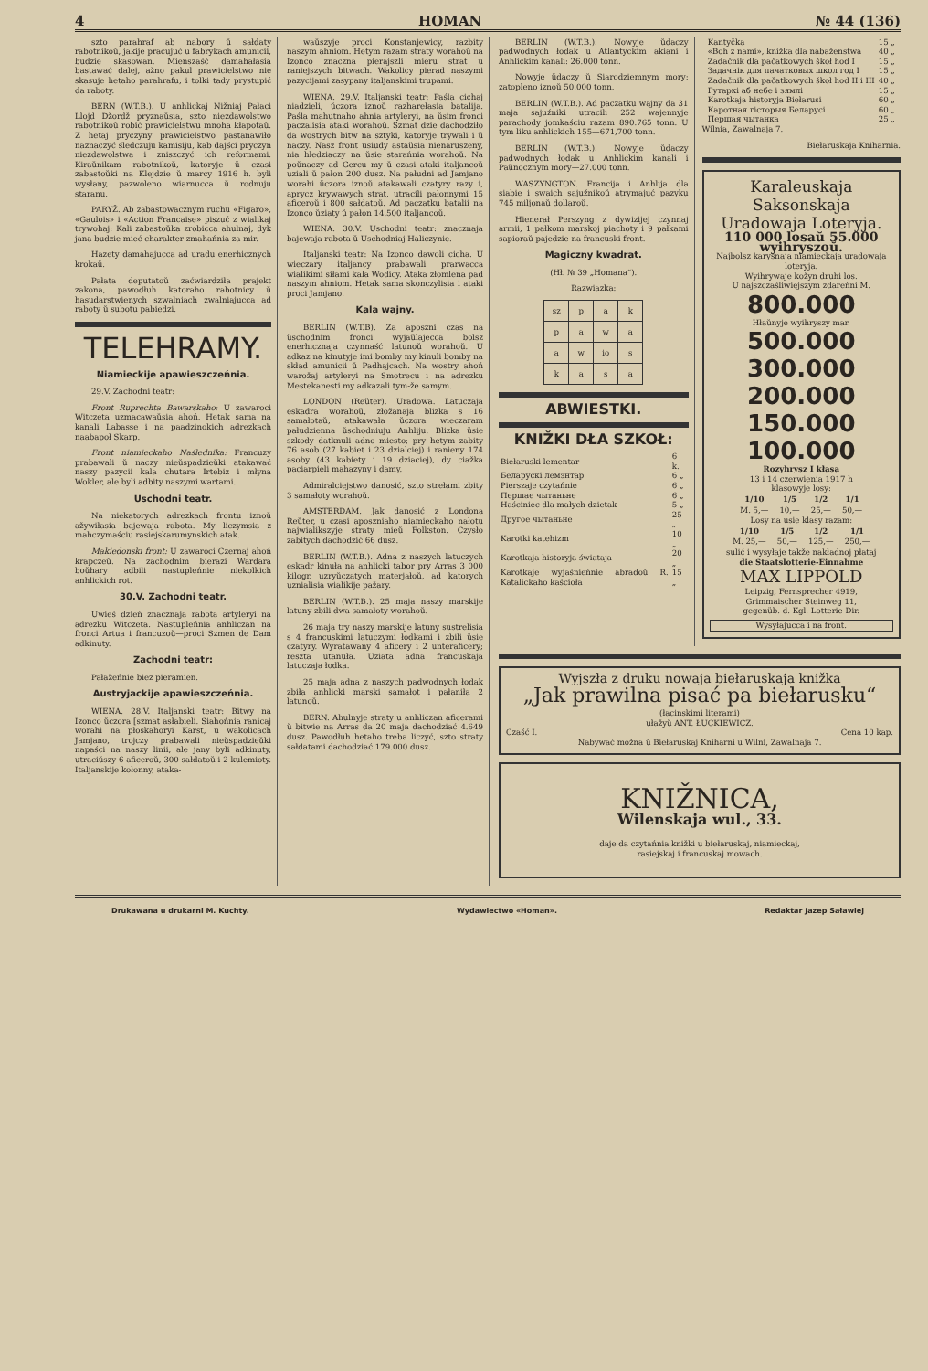4 HOMAN № 44 (136)
szto parahraf ab nabory ŭ sałdaty rabotnikoŭ, jakije pracujuć u fabrykach amunicii, budzie skasowan. Mienszaść damahałasia bastawać dalej, ažno pakul prawicielstwo nie skasuje hetaho parahrafu, i tolki tady prystupić da raboty.
BERN (W.T.B.). U anhlickaj Nižniaj Pałaci Llojd Džordž pryznaŭsia, szto niezdawolstwo rabotnikoŭ robić prawicielstwu mnoha kłapotaŭ. Z hetaj pryczyny prawicielstwo pastanawiło naznaczyć śledczuju kamisiju, kab dajści pryczyn niezdawolstwa i zniszczyć ich reformami. Kiraŭnikam rabotnikoŭ, katoryje ŭ czasi zabastoŭki na Klejdzie ŭ marcy 1916 h. byli wysłany, pazwoleno wiarnucca ŭ rodnuju staranu.
PARYŽ. Ab zabastowacznym ruchu «Figaro», «Gaulois» i «Action Francaise» piszuć z wialikaj trywohaj: Kali zabastoŭka zrobicca ahulnaj, dyk jana budzie mieć charakter zmahańnia za mir.
Hazety damahajucca ad uradu enerhicznych krokaŭ.
Pałata deputatoŭ zaćwiardziła prajekt zakona, pawodłuh katoraho rabotnicy ŭ hasudarstwienych szwalniach zwalniajucca ad raboty ŭ subotu pabiedzi.
TELEHRAMY.
Niamieckije apawieszczeńnia.
29.V. Zachodni teatr:
Front Ruprechta Bawarskaho: U zawaroci Witczeta uzmacawaŭsia ahoń. Hetak sama na kanali Labasse i na paadzinokich adrezkach naabapoł Skarp.
Front niamieckaho Naślednika: Francuzy prabawali ŭ naczy nieŭspadzieŭki atakawać naszy pazycii kala chutara Irtebiz i młyna Wokler, ale byli adbity naszymi wartami.
Uschodni teatr.
Na niekatorych adrezkach frontu iznoŭ ažywiłasia bajewaja rabota. My liczymsia z mahczymaściu rasiejskarumynskich atak.
Makiedonski front: U zawaroci Czernaj ahoń krapczeŭ. Na zachodnim bierazi Wardara boŭhary adbili nastupleńnie niekolkich anhlickich rot.
30.V. Zachodni teatr.
Uwieś dzień znacznaja rabota artyleryi na adrezku Witczeta. Nastupleńnia anhliczan na fronci Artua i francuzoŭ—proci Szmen de Dam adkinuty.
Zachodni teatr:
Pałažeńnie biez pieramien.
Austryjackije apawieszczeńnia.
WIENA. 28.V. Italjanski teatr: Bitwy na Izonco ŭczora [szmat asłabieli. Siahońnia ranicaj worahi na płoskahoryi Karst, u wakolicach Jamjano, trojczy prabawali nieŭspadzieŭki napaści na naszy linii, ale jany byli adkinuty, utraciŭszy 6 aficeroŭ, 300 sałdatoŭ i 2 kulemioty. Italjanskije kołonny, ataka-
waŭszyje proci Konstanjewicy, razbity naszym ahniom. Hetym razam straty worahoŭ na Izonco znaczna pierajszli mieru strat u raniejszych bitwach. Wakolicy pierad naszymi pazycijami zasypany italjanskimi trupami.
WIENA. 29.V. Italjanski teatr: Paśla cichaj niadzieli, ŭczora iznoŭ razharełasia batalija. Paśla mahutnaho ahnia artyleryi, na ŭsim fronci paczalisia ataki worahoŭ. Szmat dzie dachodziło da wostrych bitw na sztyki, katoryje trywali i ŭ naczy. Nasz front usiudy astaŭsia nienaruszeny, nia hledziaczy na ŭsie starańnia worahoŭ. Na poŭnaczy ad Gercu my ŭ czasi ataki italjancoŭ uziali ŭ pałon 200 dusz. Na pałudni ad Jamjano worahi ŭczora iznoŭ atakawali czatyry razy i, aprycz krywawych strat, utracili pałonnymi 15 aficeroŭ i 800 sałdatoŭ. Ad paczatku batalii na Izonco ŭziaty ŭ pałon 14.500 italjancoŭ.
WIENA. 30.V. Uschodni teatr: znacznaja bajewaja rabota ŭ Uschodniaj Haliczynie.
Italjanski teatr: Na Izonco dawoli cicha. U wieczary italjancy prabawali prarwacca wialikimi siłami kala Wodicy. Ataka złomlena pad naszym ahniom. Hetak sama skonczylisia i ataki proci Jamjano.
Kala wajny.
BERLIN (W.T.B). Za aposzni czas na ŭschodnim fronci wyjaŭlajecca bolsz enerhicznaja czynnaść latunoŭ worahoŭ. U adkaz na kinutyje imi bomby my kinuli bomby na skład amunicii ŭ Padhajcach. Na wostry ahoń warožaj artyleryi na Smotrecu i na adrezku Mestekanesti my adkazali tym-že samym.
LONDON (Reŭter). Uradowa. Latuczaja eskadra worahoŭ, złožanaja blizka s 16 samałotaŭ, atakawała ŭczora wieczaram pałudzienna ŭschodniuju Anhliju. Blizka ŭsie szkody datknuli adno miesto; pry hetym zabity 76 asob (27 kabiet i 23 dzialciej) i ranieny 174 asoby (43 kabiety i 19 dziaciej), dy ciažka paciarpieli mahazyny i damy.
Admiralciejstwo danosić, szto strełami zbity 3 samałoty worahoŭ.
AMSTERDAM. Jak danosić z Londona Reŭter, u czasi aposzniaho niamieckaho nałotu najwialikszyje straty mieŭ Folkston. Czysło zabitych dachodzić 66 dusz.
BERLIN (W.T.B.). Adna z naszych latuczych eskadr kinuła na anhlicki tabor pry Arras 3 000 kilogr. uzryŭczatych materjałoŭ, ad katorych uznialisia wialikije pažary.
BERLIN (W.T.B.). 25 maja naszy marskije latuny zbili dwa samałoty worahoŭ.
26 maja try naszy marskije latuny sustrelisia s 4 francuskimi latuczymi łodkami i zbili ŭsie czatyry. Wyratawany 4 aficery i 2 unteraficery; reszta utanuła. Uziata adna francuskaja latuczaja łodka.
25 maja adna z naszych padwodnych łodak zbiła anhlicki marski samałot i pałaniła 2 latunoŭ.
BERN. Ahulnyje straty u anhliczan aficerami ŭ bitwie na Arras da 20 maja dachodziać 4.649 dusz. Pawodłuh hetaho treba liczyć, szto straty sałdatami dachodziać 179.000 dusz.
BERLIN (W.T.B.). Nowyje ŭdaczy padwodnych łodak u Atlantyckim akiani i Anhlickim kanali: 26.000 tonn.
Nowyje ŭdaczy ŭ Siarodziemnym mory: zatopleno iznoŭ 50.000 tonn.
BERLIN (W.T.B.). Ad paczatku wajny da 31 maja sajuźniki utracili 252 wajennyje parachody jomkaściu razam 890.765 tonn. U tym liku anhlickich 155—671,700 tonn.
BERLIN (W.T.B.). Nowyje ŭdaczy padwodnych łodak u Anhlickim kanali i Paŭnocznym mory—27.000 tonn.
WASZYNGTON. Francija i Anhlija dla siabie i swaich sajuźnikoŭ atrymajuć pazyku 745 miljonaŭ dollaroŭ.
Hienerał Perszyng z dywizijej czynnaj armii, 1 pałkom marskoj piachoty i 9 pałkami sapioraŭ pajedzie na francuski front.
Magiczny kwadrat.
(Hł. № 39 „Homana“).
Razwiazka:
| sz | p | a | k |
| p | a | w | a |
| a | w | io | s |
| k | a | s | a |
ABWIESTKI.
KNIŽKI DŁA SZKOŁ:
| Biełaruski lementar | 6 k. |
| Беларускі лемэнтар | 6 „ |
| Pierszaje czytańnie | 6 „ |
| Першае чытаньне | 6 „ |
| Haściniec dla małych dzietak | 5 „ |
| Другое чытаньне | 25 „ |
| Karotki katehizm | 10 „ |
| Karotkaja historyja świataja | 20 „ |
| Karotkaje wyjaśnieńnie abradoŭ R. Katalickaho kaścioła | 15 „ |
| Kantyčka | 15 „ |
| «Boh z nami», knižka dla nabaženstwa | 40 „ |
| Zadačnik dla pačatkowych škoł hod I | 15 „ |
| Задачнік для пачатковых школ год I | 15 „ |
| Zadačnik dla pačatkowych škoł hod II i III | 40 „ |
| Гутаркі аб небе і зямлі | 15 „ |
| Karotkaja historyja Biełarusi | 60 „ |
| Каротная гісторыя Беларусі | 60 „ |
| Першая чытанка | 25 „ |
Wilnia, Zawalnaja 7.
Biełaruskaja Kniharnia.
Karaleuskaja Saksonskaja Uradowaja Loteryja.
110 000 losaŭ 55.000 wyihryszoŭ.
Najbolsz karysnaja niamieckaja uradowaja loteryja.
Wyihrywaje kožyn druhi los.
U najszczaśliwiejszym zdareńni M.
800.000
Hłaŭnyje wyihryszy mar.
500.000
300.000
200.000
150.000
100.000
Rozyhrysz I kłasa
13 i 14 czerwienia 1917 h
klasowyje losy:
| 1/10 | 1/5 | 1/2 | 1/1 |
| --- | --- | --- | --- |
| M. 5,— | 10,— | 25,— | 50,— |
Losy na usie klasy razam:
| 1/10 | 1/5 | 1/2 | 1/1 |
| --- | --- | --- | --- |
| M. 25,— | 50,— | 125,— | 250,— |
sulić i wysyłaje takže nakładnoj płataj
die Staatslotterie-Einnahme
MAX LIPPOLD
Leipzig, Fernsprecher 4919,
Grimmaischer Steinweg 11,
gegenüb. d. Kgl. Lotterie-Dir.
Wysyłajucca i na front.
Wyjszła z druku nowaja biełaruskaja knižka
„Jak prawilna pisać pa biełarusku“
(łacinskimi literami)
ułažyŭ ANT. ŁUCKIEWICZ.
Czaść I. Cena 10 kap.
Nabywać možna ŭ Biełaruskaj Kniharni u Wilni, Zawalnaja 7.
KNIŽNICA,
Wilenskaja wul., 33.
daje da czytańnia knižki u biełaruskaj, niamieckaj,
rasiejskaj i francuskaj mowach.
Drukawana u drukarni M. Kuchty. Wydawiectwo «Homan». Redaktar Jazep Saławiej